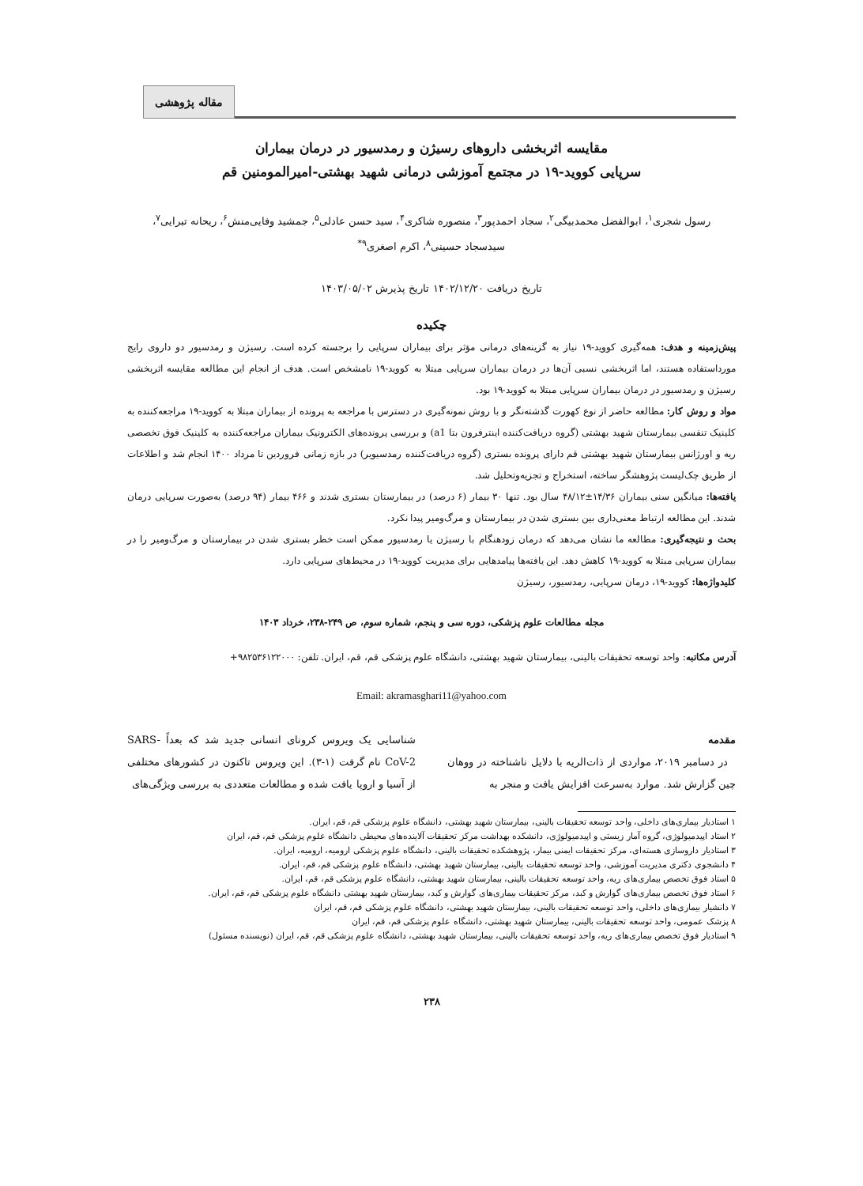مقاله پژوهشی
مقایسه اثربخشی داروهای رسیژن و رمدسیور در درمان بیماران
سرپایی کووید-۱۹ در مجتمع آموزشی درمانی شهید بهشتی-امیرالمومنین قم
رسول شجری<sup>۱</sup>، ابوالفضل محمدبیگی<sup>۲</sup>، سجاد احمدپور<sup>۳</sup>، منصوره شاکری<sup>۴</sup>، سید حسن عادلی<sup>۵</sup>، جمشید وفایی‌منش<sup>۶</sup>، ریحانه تبرایی<sup>۷</sup>،
سیدسجاد حسینی<sup>۸</sup>، اکرم اصغری<sup>۹*</sup>
تاریخ دریافت ۱۴۰۲/۱۲/۲۰ تاریخ پذیرش ۱۴۰۳/۰۵/۰۲
چکیده
پیش‌زمینه و هدف: همه‌گیری کووید-۱۹ نیاز به گزینه‌های درمانی مؤثر برای بیماران سرپایی را برجسته کرده است. رسیژن و رمدسیور دو داروی رایج مورداستفاده هستند، اما اثربخشی نسبی آن‌ها در درمان بیماران سرپایی مبتلا به کووید-۱۹ نامشخص است. هدف از انجام این مطالعه مقایسه اثربخشی رسیژن و رمدسیور در درمان بیماران سرپایی مبتلا به کووید-۱۹ بود.
مواد و روش کار: مطالعه حاضر از نوع کهورت گذشته‌نگر و با روش نمونه‌گیری در دسترس با مراجعه به پرونده از بیماران مبتلا به کووید-۱۹ مراجعه‌کننده به کلینیک تنفسی بیمارستان شهید بهشتی (گروه دریافت‌کننده اینترفرون بتا a1) و بررسی پرونده‌های الکترونیک بیماران مراجعه‌کننده به کلینیک فوق تخصصی ریه و اورژانس بیمارستان شهید بهشتی قم دارای پرونده بستری (گروه دریافت‌کننده رمدسیویر) در بازه زمانی فروردین تا مرداد ۱۴۰۰ انجام شد و اطلاعات از طریق چک‌لیست پژوهشگر ساخته، استخراج و تجزیه‌وتحلیل شد.
یافته‌ها: میانگین سنی بیماران ۱۴/۳۶±۴۸/۱۲ سال بود. تنها ۳۰ بیمار (۶ درصد) در بیمارستان بستری شدند و ۴۶۶ بیمار (۹۴ درصد) به‌صورت سرپایی درمان شدند. این مطالعه ارتباط معنی‌داری بین بستری شدن در بیمارستان و مرگ‌ومیر پیدا نکرد.
بحث و نتیجه‌گیری: مطالعه ما نشان می‌دهد که درمان زودهنگام با رسیژن یا رمدسیور ممکن است خطر بستری شدن در بیمارستان و مرگ‌ومیر را در بیماران سرپایی مبتلا به کووید-۱۹ کاهش دهد. این یافته‌ها پیامدهایی برای مدیریت کووید-۱۹ در محیط‌های سرپایی دارد.
کلیدواژه‌ها: کووید-۱۹، درمان سرپایی، رمدسیور، رسیژن
مجله مطالعات علوم پزشکی، دوره سی و پنجم، شماره سوم، ص ۲۴۹-۲۳۸، خرداد ۱۴۰۳
آدرس مکاتبه: واحد توسعه تحقیقات بالینی، بیمارستان شهید بهشتی، دانشگاه علوم پزشکی قم، قم، ایران. تلفن: ۰۰۰‏۹۸۲۵۳۶۱۲۲+
Email: akramasghari11@yahoo.com
مقدمه
در دسامبر ۲۰۱۹، مواردی از ذات‌الریه با دلایل ناشناخته در ووهان چین گزارش شد. موارد به‌سرعت افزایش یافت و منجر به
شناسایی یک ویروس کرونای انسانی جدید شد که بعداً SARS-CoV-2 نام گرفت (۱-۳). این ویروس تاکنون در کشورهای مختلفی از آسیا و اروپا یافت شده و مطالعات متعددی به بررسی ویژگی‌های
۱ استادیار بیماری‌های داخلی، واحد توسعه تحقیقات بالینی، بیمارستان شهید بهشتی، دانشگاه علوم پزشکی قم، قم، ایران.
۲ استاد اپیدمیولوژی، گروه آمار زیستی و اپیدمیولوژی، دانشکده بهداشت مرکز تحقیقات آلاینده‌های محیطی دانشگاه علوم پزشکی قم، قم، ایران
۳ استادیار داروسازی هسته‌ای، مرکز تحقیقات ایمنی بیمار، پژوهشکده تحقیقات بالینی، دانشگاه علوم پزشکی ارومیه، ارومیه، ایران.
۴ دانشجوی دکتری مدیریت آموزشی، واحد توسعه تحقیقات بالینی، بیمارستان شهید بهشتی، دانشگاه علوم پزشکی قم، قم، ایران.
۵ استاد فوق تخصص بیماری‌های ریه، واحد توسعه تحقیقات بالینی، بیمارستان شهید بهشتی، دانشگاه علوم پزشکی قم، قم، ایران.
۶ استاد فوق تخصص بیماری‌های گوارش و کبد، مرکز تحقیقات بیماری‌های گوارش و کبد، بیمارستان شهید بهشتی دانشگاه علوم پزشکی قم، قم، ایران.
۷ دانشیار بیماری‌های داخلی، واحد توسعه تحقیقات بالینی، بیمارستان شهید بهشتی، دانشگاه علوم پزشکی قم، قم، ایران
۸ پزشک عمومی، واحد توسعه تحقیقات بالینی، بیمارستان شهید بهشتی، دانشگاه علوم پزشکی قم، قم، ایران
۹ استادیار فوق تخصص بیماری‌های ریه، واحد توسعه تحقیقات بالینی، بیمارستان شهید بهشتی، دانشگاه علوم پزشکی قم، قم، ایران (نویسنده مسئول)
۲۳۸